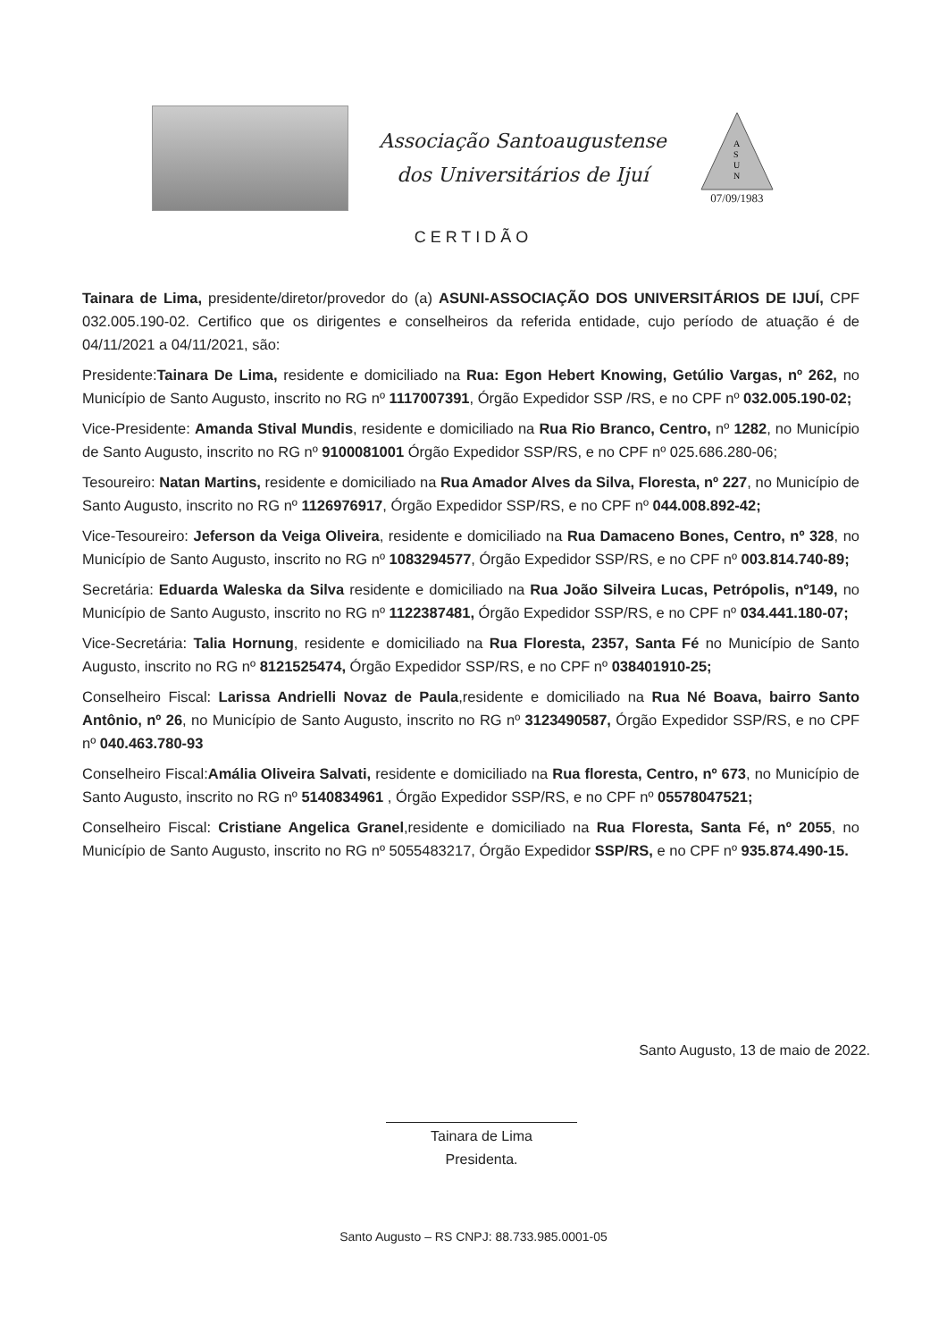Associação Santoaugustense
dos Universitários de Ijuí
A
S
U
N
07/09/1983
CERTIDÃO
Tainara de Lima, presidente/diretor/provedor do (a) ASUNI-ASSOCIAÇÃO DOS UNIVERSITÁRIOS DE IJUÍ, CPF 032.005.190-02. Certifico que os dirigentes e conselheiros da referida entidade, cujo período de atuação é de 04/11/2021 a 04/11/2021, são:
Presidente:Tainara De Lima, residente e domiciliado na Rua: Egon Hebert Knowing, Getúlio Vargas, nº 262, no Município de Santo Augusto, inscrito no RG nº 1117007391, Órgão Expedidor SSP /RS, e no CPF nº 032.005.190-02;
Vice-Presidente: Amanda Stival Mundis, residente e domiciliado na Rua Rio Branco, Centro, nº 1282, no Município de Santo Augusto, inscrito no RG nº 9100081001 Órgão Expedidor SSP/RS, e no CPF nº 025.686.280-06;
Tesoureiro: Natan Martins, residente e domiciliado na Rua Amador Alves da Silva, Floresta, nº 227, no Município de Santo Augusto, inscrito no RG nº 1126976917, Órgão Expedidor SSP/RS, e no CPF nº 044.008.892-42;
Vice-Tesoureiro: Jeferson da Veiga Oliveira, residente e domiciliado na Rua Damaceno Bones, Centro, nº 328, no Município de Santo Augusto, inscrito no RG nº 1083294577, Órgão Expedidor SSP/RS, e no CPF nº 003.814.740-89;
Secretária: Eduarda Waleska da Silva residente e domiciliado na Rua João Silveira Lucas, Petrópolis, nº149, no Município de Santo Augusto, inscrito no RG nº 1122387481, Órgão Expedidor SSP/RS, e no CPF nº 034.441.180-07;
Vice-Secretária: Talia Hornung, residente e domiciliado na Rua Floresta, 2357, Santa Fé no Município de Santo Augusto, inscrito no RG nº 8121525474, Órgão Expedidor SSP/RS, e no CPF nº 038401910-25;
Conselheiro Fiscal: Larissa Andrielli Novaz de Paula,residente e domiciliado na Rua Né Boava, bairro Santo Antônio, nº 26, no Município de Santo Augusto, inscrito no RG nº 3123490587, Órgão Expedidor SSP/RS, e no CPF nº 040.463.780-93
Conselheiro Fiscal:Amália Oliveira Salvati, residente e domiciliado na Rua floresta, Centro, nº 673, no Município de Santo Augusto, inscrito no RG nº 5140834961 , Órgão Expedidor SSP/RS, e no CPF nº 05578047521;
Conselheiro Fiscal: Cristiane Angelica Granel,residente e domiciliado na Rua Floresta, Santa Fé, nº 2055, no Município de Santo Augusto, inscrito no RG nº 5055483217, Órgão Expedidor SSP/RS, e no CPF nº 935.874.490-15.
Santo Augusto, 13 de maio de 2022.
Tainara de Lima
Presidenta.
Santo Augusto – RS CNPJ: 88.733.985.0001-05